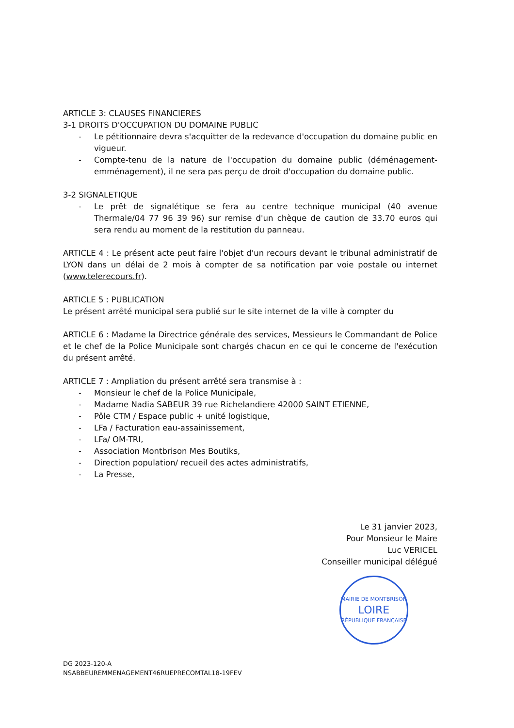ARTICLE 3: CLAUSES FINANCIERES
3-1 DROITS D'OCCUPATION DU DOMAINE PUBLIC
- Le pétitionnaire devra s'acquitter de la redevance d'occupation du domaine public en vigueur.
- Compte-tenu de la nature de l'occupation du domaine public (déménagement-emménagement), il ne sera pas perçu de droit d'occupation du domaine public.
3-2 SIGNALETIQUE
- Le prêt de signalétique se fera au centre technique municipal (40 avenue Thermale/04 77 96 39 96) sur remise d'un chèque de caution de 33.70 euros qui sera rendu au moment de la restitution du panneau.
ARTICLE 4 : Le présent acte peut faire l'objet d'un recours devant le tribunal administratif de LYON dans un délai de 2 mois à compter de sa notification par voie postale ou internet (www.telerecours.fr).
ARTICLE 5 : PUBLICATION
Le présent arrêté municipal sera publié sur le site internet de la ville à compter du
ARTICLE 6 : Madame la Directrice générale des services, Messieurs le Commandant de Police et le chef de la Police Municipale sont chargés chacun en ce qui le concerne de l'exécution du présent arrêté.
ARTICLE 7 : Ampliation du présent arrêté sera transmise à :
- Monsieur le chef de la Police Municipale,
- Madame Nadia SABEUR 39 rue Richelandiere 42000 SAINT ETIENNE,
- Pôle CTM / Espace public + unité logistique,
- LFa / Facturation eau-assainissement,
- LFa/ OM-TRI,
- Association Montbrison Mes Boutiks,
- Direction population/ recueil des actes administratifs,
- La Presse,
Le 31 janvier 2023,
Pour Monsieur le Maire
Luc VERICEL
Conseiller municipal délégué
MAIRIE DE MONTBRISON
LOIRE
RÉPUBLIQUE FRANÇAISE
DG 2023-120-A
NSABBEUREMMENAGEMENT46RUEPRECOMTAL18-19FEV